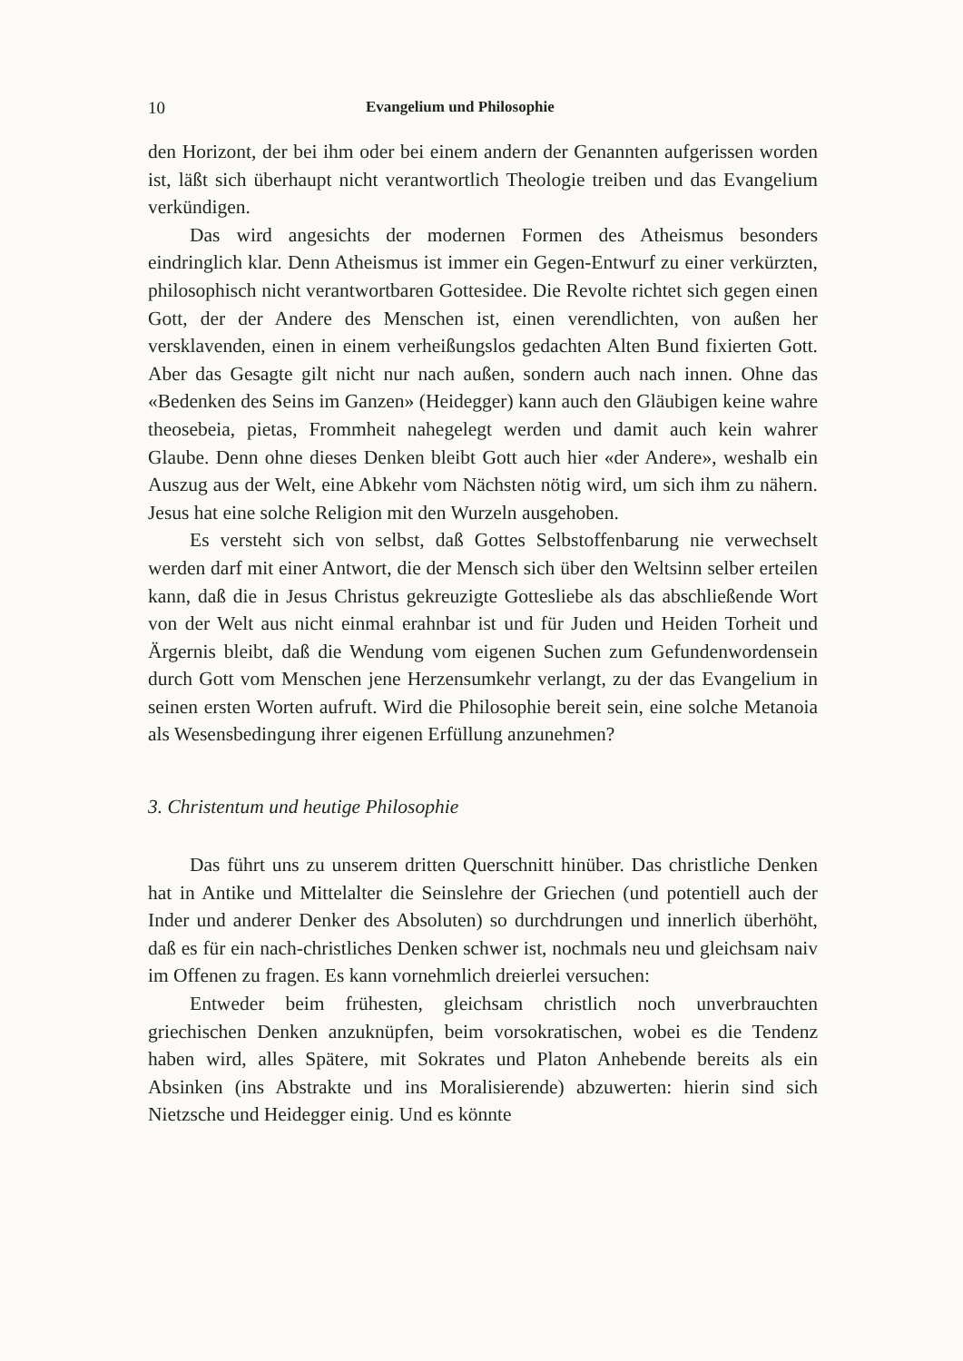10 Evangelium und Philosophie
den Horizont, der bei ihm oder bei einem andern der Genannten aufgerissen worden ist, läßt sich überhaupt nicht verantwortlich Theologie treiben und das Evangelium verkündigen.
Das wird angesichts der modernen Formen des Atheismus besonders eindringlich klar. Denn Atheismus ist immer ein Gegen-Entwurf zu einer verkürzten, philosophisch nicht verantwortbaren Gottesidee. Die Revolte richtet sich gegen einen Gott, der der Andere des Menschen ist, einen verendlichten, von außen her versklavenden, einen in einem verheißungslos gedachten Alten Bund fixierten Gott. Aber das Gesagte gilt nicht nur nach außen, sondern auch nach innen. Ohne das «Bedenken des Seins im Ganzen» (Heidegger) kann auch den Gläubigen keine wahre theosebeia, pietas, Frommheit nahegelegt werden und damit auch kein wahrer Glaube. Denn ohne dieses Denken bleibt Gott auch hier «der Andere», weshalb ein Auszug aus der Welt, eine Abkehr vom Nächsten nötig wird, um sich ihm zu nähern. Jesus hat eine solche Religion mit den Wurzeln ausgehoben.
Es versteht sich von selbst, daß Gottes Selbstoffenbarung nie verwechselt werden darf mit einer Antwort, die der Mensch sich über den Weltsinn selber erteilen kann, daß die in Jesus Christus gekreuzigte Gottesliebe als das abschließende Wort von der Welt aus nicht einmal erahnbar ist und für Juden und Heiden Torheit und Ärgernis bleibt, daß die Wendung vom eigenen Suchen zum Gefundenwordensein durch Gott vom Menschen jene Herzensumkehr verlangt, zu der das Evangelium in seinen ersten Worten aufruft. Wird die Philosophie bereit sein, eine solche Metanoia als Wesensbedingung ihrer eigenen Erfüllung anzunehmen?
3. Christentum und heutige Philosophie
Das führt uns zu unserem dritten Querschnitt hinüber. Das christliche Denken hat in Antike und Mittelalter die Seinslehre der Griechen (und potentiell auch der Inder und anderer Denker des Absoluten) so durchdrungen und innerlich überhöht, daß es für ein nach-christliches Denken schwer ist, nochmals neu und gleichsam naiv im Offenen zu fragen. Es kann vornehmlich dreierlei versuchen:
Entweder beim frühesten, gleichsam christlich noch unverbrauchten griechischen Denken anzuknüpfen, beim vorsokratischen, wobei es die Tendenz haben wird, alles Spätere, mit Sokrates und Platon Anhebende bereits als ein Absinken (ins Abstrakte und ins Moralisierende) abzuwerten: hierin sind sich Nietzsche und Heidegger einig. Und es könnte